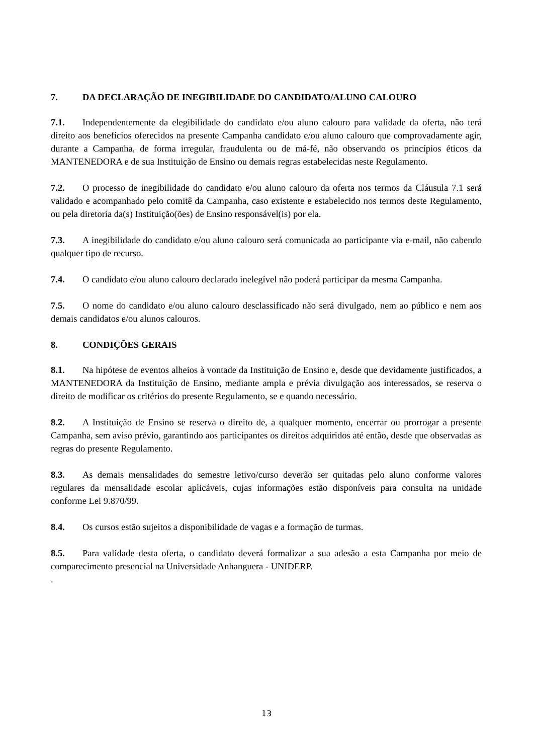7. DA DECLARAÇÃO DE INEGIBILIDADE DO CANDIDATO/ALUNO CALOURO
7.1. Independentemente da elegibilidade do candidato e/ou aluno calouro para validade da oferta, não terá direito aos benefícios oferecidos na presente Campanha candidato e/ou aluno calouro que comprovadamente agir, durante a Campanha, de forma irregular, fraudulenta ou de má-fé, não observando os princípios éticos da MANTENEDORA e de sua Instituição de Ensino ou demais regras estabelecidas neste Regulamento.
7.2. O processo de inegibilidade do candidato e/ou aluno calouro da oferta nos termos da Cláusula 7.1 será validado e acompanhado pelo comitê da Campanha, caso existente e estabelecido nos termos deste Regulamento, ou pela diretoria da(s) Instituição(ões) de Ensino responsável(is) por ela.
7.3. A inegibilidade do candidato e/ou aluno calouro será comunicada ao participante via e-mail, não cabendo qualquer tipo de recurso.
7.4. O candidato e/ou aluno calouro declarado inelegível não poderá participar da mesma Campanha.
7.5. O nome do candidato e/ou aluno calouro desclassificado não será divulgado, nem ao público e nem aos demais candidatos e/ou alunos calouros.
8. CONDIÇÕES GERAIS
8.1. Na hipótese de eventos alheios à vontade da Instituição de Ensino e, desde que devidamente justificados, a MANTENEDORA da Instituição de Ensino, mediante ampla e prévia divulgação aos interessados, se reserva o direito de modificar os critérios do presente Regulamento, se e quando necessário.
8.2. A Instituição de Ensino se reserva o direito de, a qualquer momento, encerrar ou prorrogar a presente Campanha, sem aviso prévio, garantindo aos participantes os direitos adquiridos até então, desde que observadas as regras do presente Regulamento.
8.3. As demais mensalidades do semestre letivo/curso deverão ser quitadas pelo aluno conforme valores regulares da mensalidade escolar aplicáveis, cujas informações estão disponíveis para consulta na unidade conforme Lei 9.870/99.
8.4. Os cursos estão sujeitos a disponibilidade de vagas e a formação de turmas.
8.5. Para validade desta oferta, o candidato deverá formalizar a sua adesão a esta Campanha por meio de comparecimento presencial na Universidade Anhanguera - UNIDERP.
.
13